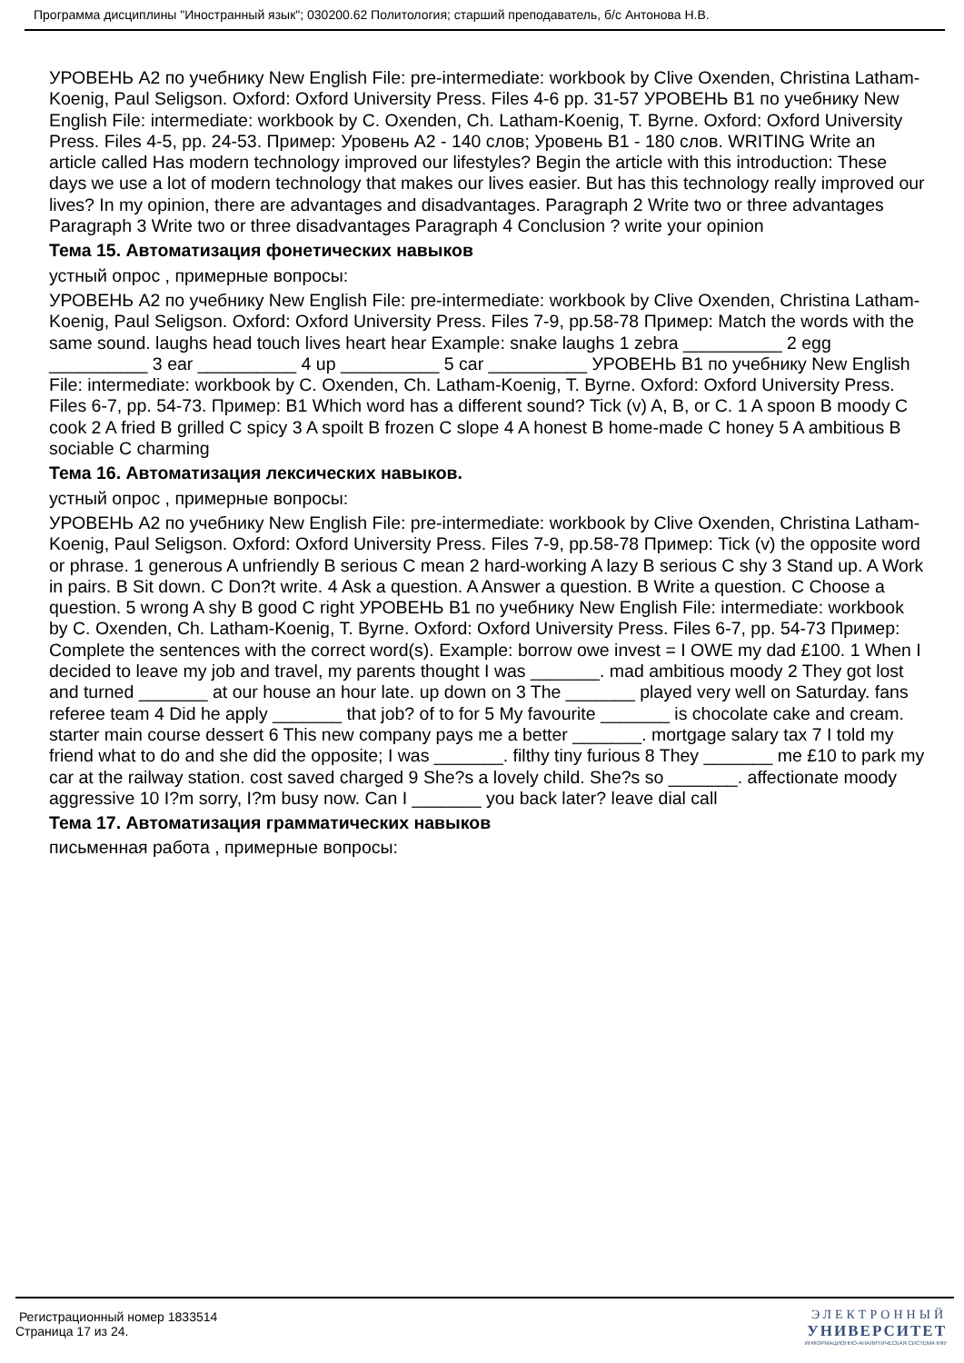Программа дисциплины "Иностранный язык"; 030200.62 Политология; старший преподаватель, б/с Антонова Н.В.
УРОВЕНЬ А2 по учебнику New English File: pre-intermediate: workbook by Clive Oxenden, Christina Latham-Koenig, Paul Seligson. Oxford: Oxford University Press. Files 4-6 pp. 31-57 УРОВЕНЬ В1 по учебнику New English File: intermediate: workbook by C. Oxenden, Ch. Latham-Koenig, T. Byrne. Oxford: Oxford University Press. Files 4-5, pp. 24-53. Пример: Уровень А2 - 140 слов; Уровень В1 - 180 слов. WRITING Write an article called Has modern technology improved our lifestyles? Begin the article with this introduction: These days we use a lot of modern technology that makes our lives easier. But has this technology really improved our lives? In my opinion, there are advantages and disadvantages. Paragraph 2 Write two or three advantages Paragraph 3 Write two or three disadvantages Paragraph 4 Conclusion ? write your opinion
Тема 15. Автоматизация фонетических навыков
устный опрос , примерные вопросы:
УРОВЕНЬ А2 по учебнику New English File: pre-intermediate: workbook by Clive Oxenden, Christina Latham-Koenig, Paul Seligson. Oxford: Oxford University Press. Files 7-9, pp.58-78 Пример: Match the words with the same sound. laughs head touch lives heart hear Example: snake laughs 1 zebra __________ 2 egg __________ 3 ear __________ 4 up __________ 5 car __________ УРОВЕНЬ В1 по учебнику New English File: intermediate: workbook by C. Oxenden, Ch. Latham-Koenig, T. Byrne. Oxford: Oxford University Press. Files 6-7, pp. 54-73. Пример: В1 Which word has a different sound? Tick (v) A, B, or C. 1 A spoon B moody C cook 2 A fried B grilled C spicy 3 A spoilt B frozen C slope 4 A honest B home-made C honey 5 A ambitious B sociable C charming
Тема 16. Автоматизация лексических навыков.
устный опрос , примерные вопросы:
УРОВЕНЬ А2 по учебнику New English File: pre-intermediate: workbook by Clive Oxenden, Christina Latham-Koenig, Paul Seligson. Oxford: Oxford University Press. Files 7-9, pp.58-78 Пример: Tick (v) the opposite word or phrase. 1 generous A unfriendly B serious C mean 2 hard-working A lazy B serious C shy 3 Stand up. A Work in pairs. B Sit down. C Don?t write. 4 Ask a question. A Answer a question. B Write a question. C Choose a question. 5 wrong A shy B good C right УРОВЕНЬ В1 по учебнику New English File: intermediate: workbook by C. Oxenden, Ch. Latham-Koenig, T. Byrne. Oxford: Oxford University Press. Files 6-7, pp. 54-73 Пример: Complete the sentences with the correct word(s). Example: borrow owe invest = I OWE my dad £100. 1 When I decided to leave my job and travel, my parents thought I was _______. mad ambitious moody 2 They got lost and turned _______ at our house an hour late. up down on 3 The _______ played very well on Saturday. fans referee team 4 Did he apply _______ that job? of to for 5 My favourite _______ is chocolate cake and cream. starter main course dessert 6 This new company pays me a better _______. mortgage salary tax 7 I told my friend what to do and she did the opposite; I was _______. filthy tiny furious 8 They _______ me £10 to park my car at the railway station. cost saved charged 9 She?s a lovely child. She?s so _______. affectionate moody aggressive 10 I?m sorry, I?m busy now. Can I _______ you back later? leave dial call
Тема 17. Автоматизация грамматических навыков
письменная работа , примерные вопросы:
Регистрационный номер 1833514
Страница 17 из 24.
ЭЛЕКТРОННЫЙ
УНИВЕРСИТЕТ
ИНФОРМАЦИОННО-АНАЛИТИЧЕСКАЯ СИСТЕМА КФУ